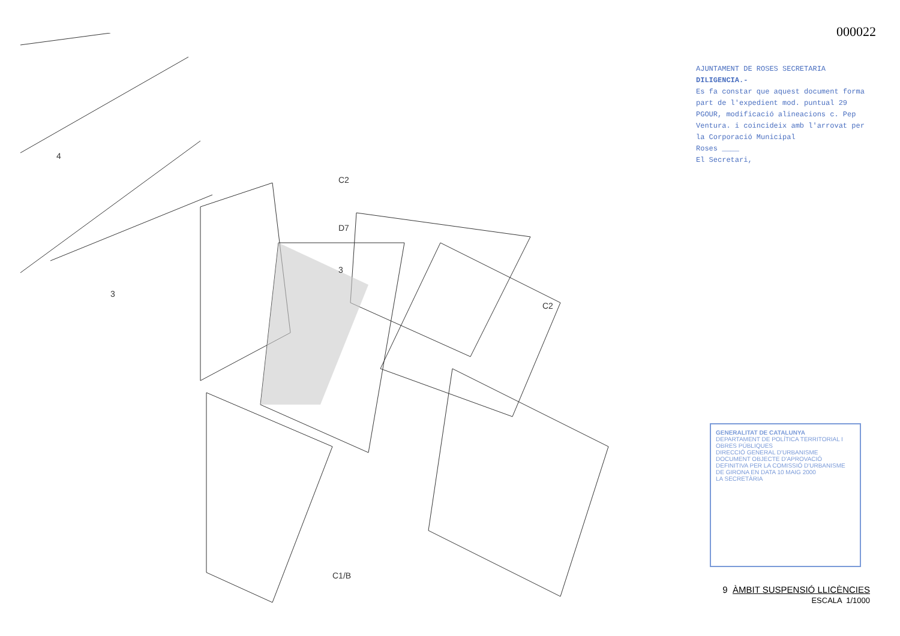D7
3
C1/B
C2
C2
3
4
000022
AJUNTAMENT DE ROSES SECRETARIA
DILIGENCIA.-
Es fa constar que aquest document forma part de l'expedient mod. puntual 29 PGOUR, modificació alineacions c. Pep Ventura. i coincideix amb l'arrovat per la Corporació Municipal
Roses ____
El Secretari,
GENERALITAT DE CATALUNYA
DEPARTAMENT DE POLÍTICA TERRITORIAL I OBRES PÚBLIQUES
DIRECCIÓ GENERAL D'URBANISME
DOCUMENT OBJECTE D'APROVACIÓ DEFINITIVA PER LA COMISSIÓ D'URBANISME DE GIRONA EN DATA 10 MAIG 2000
LA SECRETÀRIA
9 ÀMBIT SUSPENSIÓ LLICÈNCIES
ESCALA 1/1000